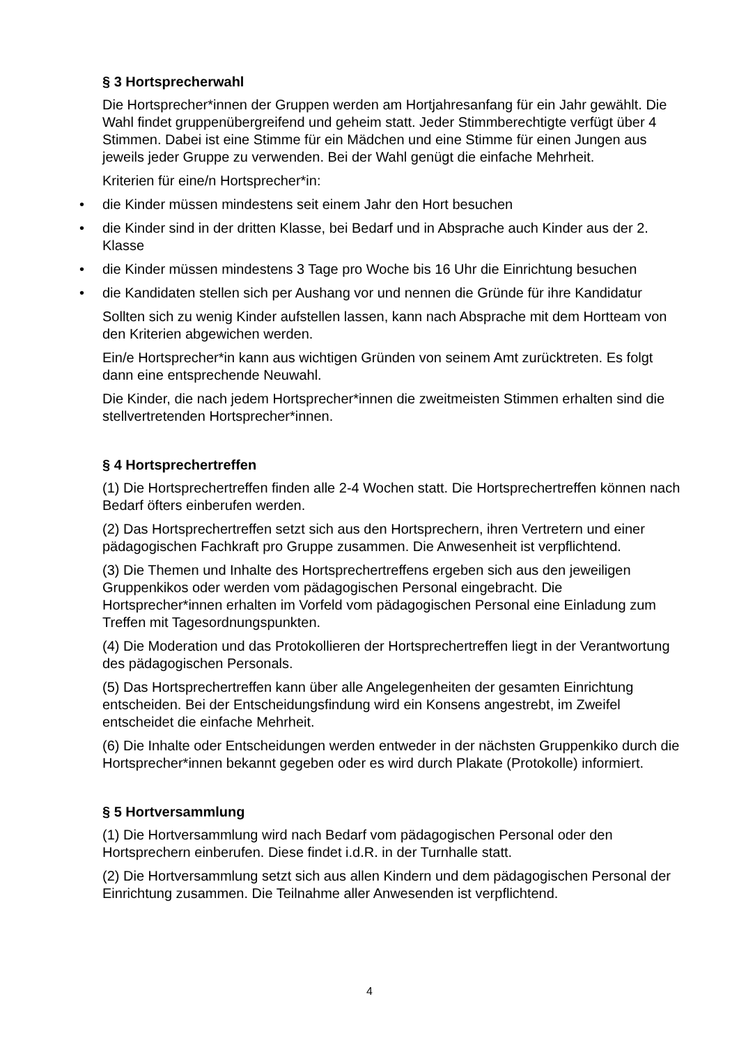§ 3 Hortsprecherwahl
Die Hortsprecher*innen der Gruppen werden am Hortjahresanfang für ein Jahr gewählt. Die Wahl findet gruppenübergreifend und geheim statt. Jeder Stimmberechtigte verfügt über 4 Stimmen. Dabei ist eine Stimme für ein Mädchen und eine Stimme für einen Jungen aus jeweils jeder Gruppe zu verwenden. Bei der Wahl genügt die einfache Mehrheit.
Kriterien für eine/n Hortsprecher*in:
• die Kinder müssen mindestens seit einem Jahr den Hort besuchen
• die Kinder sind in der dritten Klasse, bei Bedarf und in Absprache auch Kinder aus der 2. Klasse
• die Kinder müssen mindestens 3 Tage pro Woche bis 16 Uhr die Einrichtung besuchen
• die Kandidaten stellen sich per Aushang vor und nennen die Gründe für ihre Kandidatur
Sollten sich zu wenig Kinder aufstellen lassen, kann nach Absprache mit dem Hortteam von den Kriterien abgewichen werden.
Ein/e Hortsprecher*in kann aus wichtigen Gründen von seinem Amt zurücktreten. Es folgt dann eine entsprechende Neuwahl.
Die Kinder, die nach jedem Hortsprecher*innen die zweitmeisten Stimmen erhalten sind die stellvertretenden Hortsprecher*innen.
§ 4 Hortsprechertreffen
(1) Die Hortsprechertreffen finden alle 2-4 Wochen statt. Die Hortsprechertreffen können nach Bedarf öfters einberufen werden.
(2) Das Hortsprechertreffen setzt sich aus den Hortsprechern, ihren Vertretern und einer pädagogischen Fachkraft pro Gruppe zusammen. Die Anwesenheit ist verpflichtend.
(3) Die Themen und Inhalte des Hortsprechertreffens ergeben sich aus den jeweiligen Gruppenkikos oder werden vom pädagogischen Personal eingebracht. Die Hortsprecher*innen erhalten im Vorfeld vom pädagogischen Personal eine Einladung zum Treffen mit Tagesordnungspunkten.
(4) Die Moderation und das Protokollieren der Hortsprechertreffen liegt in der Verantwortung des pädagogischen Personals.
(5) Das Hortsprechertreffen kann über alle Angelegenheiten der gesamten Einrichtung entscheiden. Bei der Entscheidungsfindung wird ein Konsens angestrebt, im Zweifel entscheidet die einfache Mehrheit.
(6) Die Inhalte oder Entscheidungen werden entweder in der nächsten Gruppenkiko durch die Hortsprecher*innen bekannt gegeben oder es wird durch Plakate (Protokolle) informiert.
§ 5 Hortversammlung
(1) Die Hortversammlung wird nach Bedarf vom pädagogischen Personal oder den Hortsprechern einberufen. Diese findet i.d.R. in der Turnhalle statt.
(2) Die Hortversammlung setzt sich aus allen Kindern und dem pädagogischen Personal der Einrichtung zusammen. Die Teilnahme aller Anwesenden ist verpflichtend.
4